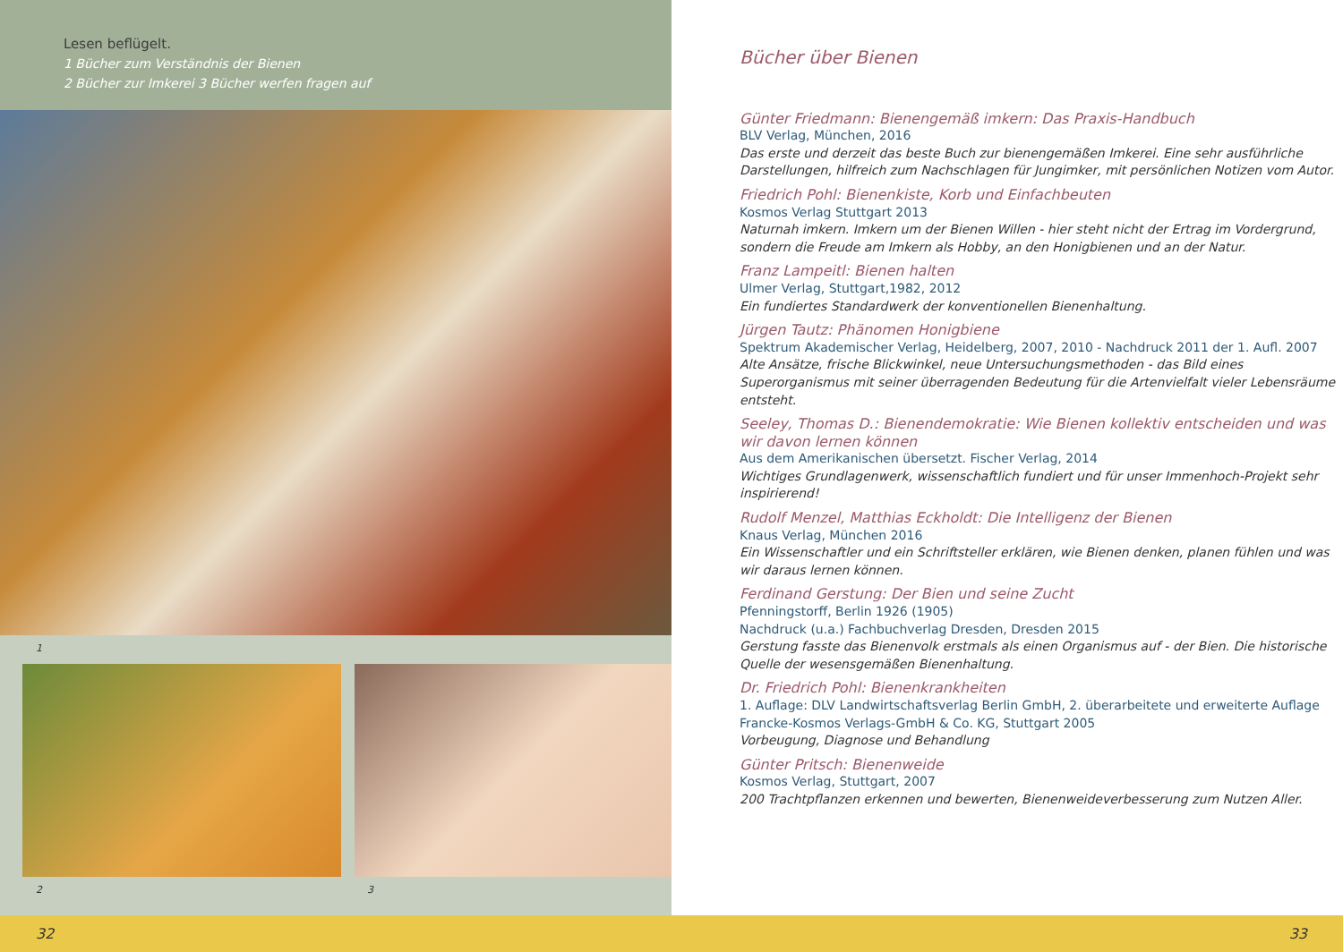Lesen beflügelt.
1 Bücher zum Verständnis der Bienen
2 Bücher zur Imkerei 3 Bücher werfen fragen auf
1
2 3
Bücher über Bienen
Günter Friedmann: Bienengemäß imkern: Das Praxis-Handbuch
BLV Verlag, München, 2016
Das erste und derzeit das beste Buch zur bienengemäßen Imkerei. Eine sehr ausführliche Darstellungen, hilfreich zum Nachschlagen für Jungimker, mit persönlichen Notizen vom Autor.
Friedrich Pohl: Bienenkiste, Korb und Einfachbeuten
Kosmos Verlag Stuttgart 2013
Naturnah imkern. Imkern um der Bienen Willen - hier steht nicht der Ertrag im Vordergrund, sondern die Freude am Imkern als Hobby, an den Honigbienen und an der Natur.
Franz Lampeitl: Bienen halten
Ulmer Verlag, Stuttgart,1982, 2012
Ein fundiertes Standardwerk der konventionellen Bienenhaltung.
Jürgen Tautz: Phänomen Honigbiene
Spektrum Akademischer Verlag, Heidelberg, 2007, 2010 - Nachdruck 2011 der 1. Aufl. 2007
Alte Ansätze, frische Blickwinkel, neue Untersuchungsmethoden - das Bild eines Superorganismus mit seiner überragenden Bedeutung für die Artenvielfalt vieler Lebensräume entsteht.
Seeley, Thomas D.: Bienendemokratie: Wie Bienen kollektiv entscheiden und was wir davon lernen können
Aus dem Amerikanischen übersetzt. Fischer Verlag, 2014
Wichtiges Grundlagenwerk, wissenschaftlich fundiert und für unser Immenhoch-Projekt sehr inspirierend!
Rudolf Menzel, Matthias Eckholdt: Die Intelligenz der Bienen
Knaus Verlag, München 2016
Ein Wissenschaftler und ein Schriftsteller erklären, wie Bienen denken, planen fühlen und was wir daraus lernen können.
Ferdinand Gerstung: Der Bien und seine Zucht
Pfenningstorff, Berlin 1926 (1905)
Nachdruck (u.a.) Fachbuchverlag Dresden, Dresden 2015
Gerstung fasste das Bienenvolk erstmals als einen Organismus auf - der Bien. Die historische Quelle der wesensgemäßen Bienenhaltung.
Dr. Friedrich Pohl: Bienenkrankheiten
1. Auflage: DLV Landwirtschaftsverlag Berlin GmbH, 2. überarbeitete und erweiterte Auflage Francke-Kosmos Verlags-GmbH & Co. KG, Stuttgart 2005
Vorbeugung, Diagnose und Behandlung
Günter Pritsch: Bienenweide
Kosmos Verlag, Stuttgart, 2007
200 Trachtpflanzen erkennen und bewerten, Bienenweideverbesserung zum Nutzen Aller.
32 33